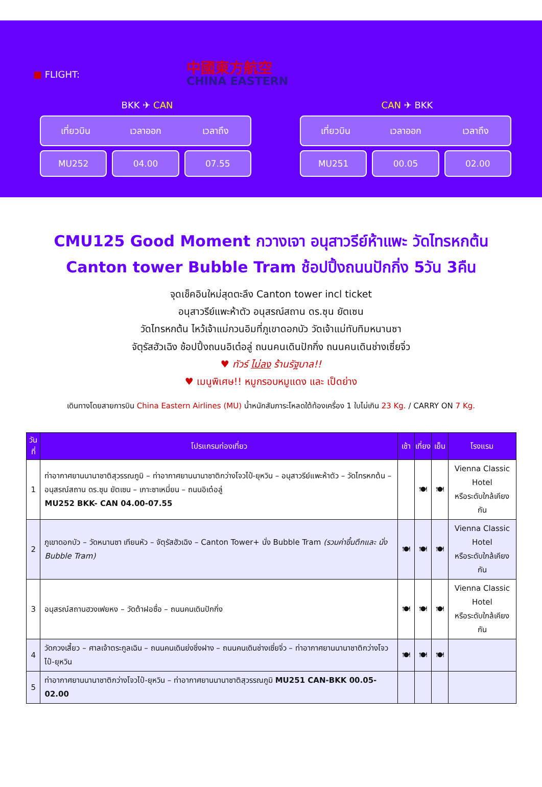■ FLIGHT:
中國東方航空
CHINA EASTERN
BKK ✈ CAN
เที่ยวบิน เวลาออก เวลาถึง
MU252 04.00 07.55
CAN ✈ BKK
เที่ยวบิน เวลาออก เวลาถึง
MU251 00.05 02.00
CMU125 Good Moment กวางเจา อนุสาวรีย์ห้าแพะ วัดไทรหกต้น
Canton tower Bubble Tram ช้อปปิ้งถนนปักกิ่ง 5วัน 3คืน
จุดเช็คอินใหม่สุดตะลึง Canton tower incl ticket
อนุสาวรีย์แพะห้าตัว อนุสรณ์สถาน ดร.ซุน ยัตเซน
วัดไทรหกต้น ไหว้เจ้าแม่กวนอิมที่ภูเขาดอกบัว วัดเจ้าแม่ทับทิมหนานซา
จัตุรัสฮัวเฉิง ช้อปปิ้งถนนอิเต๋อลู่ ถนนคนเดินปักกิ่ง ถนนคนเดินช่างเซี่ยจิ่ว
♥ ทัวร์ ไม่ลง ร้านรัฐบาล!!
♥ เมนูพิเศษ!! หมูกรอบหมูแดง และ เป็ดย่าง
เดินทางโดยสายการบิน China Eastern Airlines (MU) น้ำหนักสัมภาระโหลดใต้ท้องเครื่อง 1 ใบไม่เกิน 23 Kg. / CARRY ON 7 Kg.
| วันที่ | โปรแกรมท่องเที่ยว | เช้า | เที่ยง | เย็น | โรงแรม |
| --- | --- | --- | --- | --- | --- |
| 1 | ท่าอากาศยานนานาชาติสุวรรณภูมิ – ท่าอากาศยานนานาชาติกว่างโจวไป๋-ยุหวิน – อนุสาวรีย์แพะห้าตัว – วัดไทรหกต้น – อนุสรณ์สถาน ดร.ซุน ยัตเซน – เกาะซาเหมี่ยน – ถนนอิเต๋อลู่ MU252 BKK- CAN 04.00-07.55 | | 🍽 | 🍽 | Vienna Classic Hotel หรือระดับใกล้เคียงกัน |
| 2 | ภูเขาดอกบัว – วัดหนานซา เทียนหัว – จัตุรัสฮัวเฉิง – Canton Tower+ นั่ง Bubble Tram (รวมค่าขึ้นตึกและ นั่ง Bubble Tram) | 🍽 | 🍽 | 🍽 | Vienna Classic Hotel หรือระดับใกล้เคียงกัน |
| 3 | อนุสรณ์สถานฮวงเฟยหง – วัดต้าฝอซื่อ – ถนนคนเดินปักกิ่ง | 🍽 | 🍽 | 🍽 | Vienna Classic Hotel หรือระดับใกล้เคียงกัน |
| 4 | วัดกวงเสี้ยว – ศาลเจ้าตระกูลเฉิน – ถนนคนเดินย่งชิ่งฝาง – ถนนคนเดินช่างเซี่ยจิ่ว – ท่าอากาศยานนานาชาติกว่างโจวไป๋-ยุหวิน | 🍽 | 🍽 | 🍽 | |
| 5 | ท่าอากาศยานนานาชาติกว่างโจวไป๋-ยุหวิน – ท่าอากาศยานนานาชาติสุวรรณภูมิ MU251 CAN-BKK 00.05-02.00 | | | | |